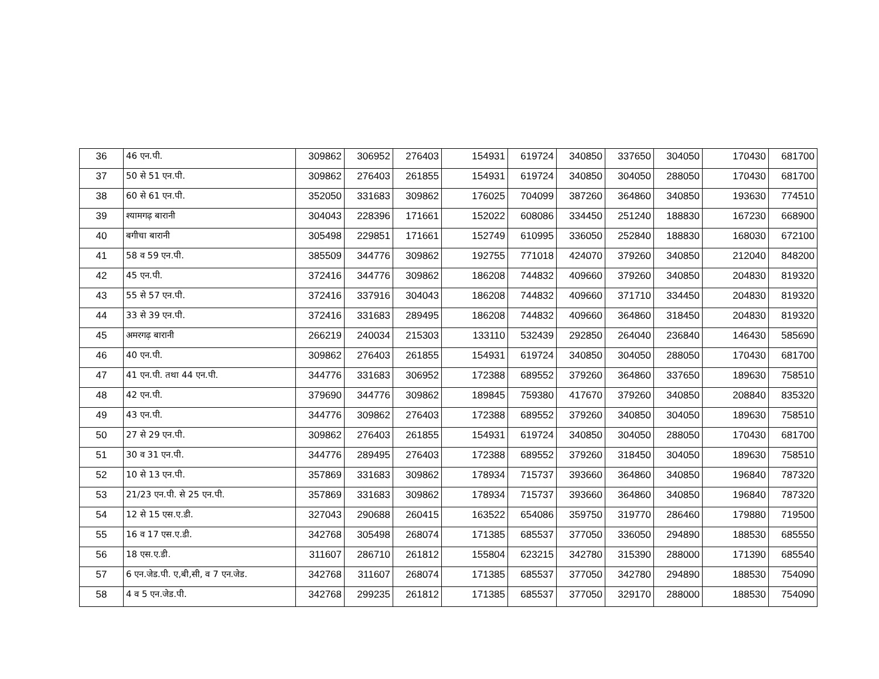| 36 | 46 एन.पी. | 309862 | 306952 | 276403 | 154931 | 619724 | 340850 | 337650 | 304050 | 170430 | 681700 |
| 37 | 50 से 51 एन.पी. | 309862 | 276403 | 261855 | 154931 | 619724 | 340850 | 304050 | 288050 | 170430 | 681700 |
| 38 | 60 से 61 एन.पी. | 352050 | 331683 | 309862 | 176025 | 704099 | 387260 | 364860 | 340850 | 193630 | 774510 |
| 39 | श्यामगढ़ बारानी | 304043 | 228396 | 171661 | 152022 | 608086 | 334450 | 251240 | 188830 | 167230 | 668900 |
| 40 | बगीचा बारानी | 305498 | 229851 | 171661 | 152749 | 610995 | 336050 | 252840 | 188830 | 168030 | 672100 |
| 41 | 58 व 59 एन.पी. | 385509 | 344776 | 309862 | 192755 | 771018 | 424070 | 379260 | 340850 | 212040 | 848200 |
| 42 | 45 एन.पी. | 372416 | 344776 | 309862 | 186208 | 744832 | 409660 | 379260 | 340850 | 204830 | 819320 |
| 43 | 55 से 57 एन.पी. | 372416 | 337916 | 304043 | 186208 | 744832 | 409660 | 371710 | 334450 | 204830 | 819320 |
| 44 | 33 से 39 एन.पी. | 372416 | 331683 | 289495 | 186208 | 744832 | 409660 | 364860 | 318450 | 204830 | 819320 |
| 45 | अमरगढ़ बारानी | 266219 | 240034 | 215303 | 133110 | 532439 | 292850 | 264040 | 236840 | 146430 | 585690 |
| 46 | 40 एन.पी. | 309862 | 276403 | 261855 | 154931 | 619724 | 340850 | 304050 | 288050 | 170430 | 681700 |
| 47 | 41 एन.पी. तथा 44 एन.पी. | 344776 | 331683 | 306952 | 172388 | 689552 | 379260 | 364860 | 337650 | 189630 | 758510 |
| 48 | 42 एन.पी. | 379690 | 344776 | 309862 | 189845 | 759380 | 417670 | 379260 | 340850 | 208840 | 835320 |
| 49 | 43 एन.पी. | 344776 | 309862 | 276403 | 172388 | 689552 | 379260 | 340850 | 304050 | 189630 | 758510 |
| 50 | 27 से 29 एन.पी. | 309862 | 276403 | 261855 | 154931 | 619724 | 340850 | 304050 | 288050 | 170430 | 681700 |
| 51 | 30 व 31 एन.पी. | 344776 | 289495 | 276403 | 172388 | 689552 | 379260 | 318450 | 304050 | 189630 | 758510 |
| 52 | 10 से 13 एन.पी. | 357869 | 331683 | 309862 | 178934 | 715737 | 393660 | 364860 | 340850 | 196840 | 787320 |
| 53 | 21/23 एन.पी. से 25 एन.पी. | 357869 | 331683 | 309862 | 178934 | 715737 | 393660 | 364860 | 340850 | 196840 | 787320 |
| 54 | 12 से 15 एस.ए.डी. | 327043 | 290688 | 260415 | 163522 | 654086 | 359750 | 319770 | 286460 | 179880 | 719500 |
| 55 | 16 व 17 एस.ए.डी. | 342768 | 305498 | 268074 | 171385 | 685537 | 377050 | 336050 | 294890 | 188530 | 685550 |
| 56 | 18 एस.ए.डी. | 311607 | 286710 | 261812 | 155804 | 623215 | 342780 | 315390 | 288000 | 171390 | 685540 |
| 57 | 6 एन.जेड.पी. ए,बी,सी, व 7 एन.जेड. | 342768 | 311607 | 268074 | 171385 | 685537 | 377050 | 342780 | 294890 | 188530 | 754090 |
| 58 | 4 व 5 एन.जेड.पी. | 342768 | 299235 | 261812 | 171385 | 685537 | 377050 | 329170 | 288000 | 188530 | 754090 |